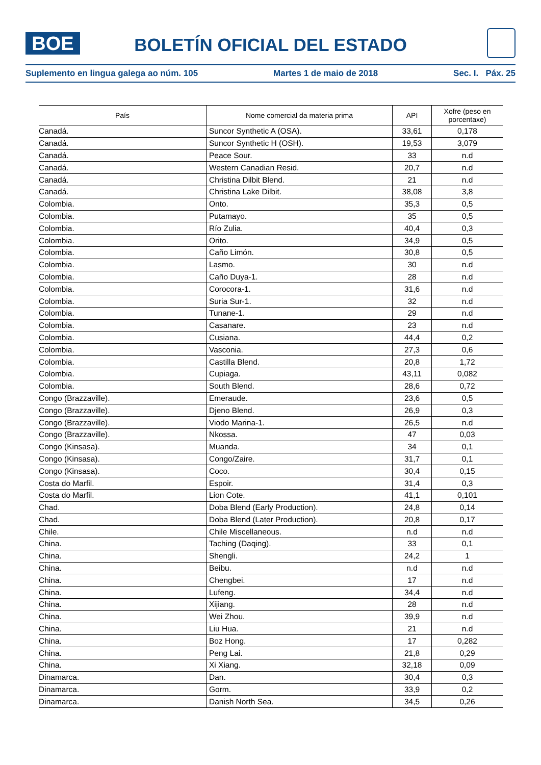BOE
BOLETÍN OFICIAL DEL ESTADO
Suplemento en lingua galega ao núm. 105 Martes 1 de maio de 2018 Sec. I. Páx. 25
| País | Nome comercial da materia prima | API | Xofre (peso en porcentaxe) |
| --- | --- | --- | --- |
| Canadá. | Suncor Synthetic A (OSA). | 33,61 | 0,178 |
| Canadá. | Suncor Synthetic H (OSH). | 19,53 | 3,079 |
| Canadá. | Peace Sour. | 33 | n.d |
| Canadá. | Western Canadian Resid. | 20,7 | n.d |
| Canadá. | Christina Dilbit Blend. | 21 | n.d |
| Canadá. | Christina Lake Dilbit. | 38,08 | 3,8 |
| Colombia. | Onto. | 35,3 | 0,5 |
| Colombia. | Putamayo. | 35 | 0,5 |
| Colombia. | Río Zulia. | 40,4 | 0,3 |
| Colombia. | Orito. | 34,9 | 0,5 |
| Colombia. | Caño Limón. | 30,8 | 0,5 |
| Colombia. | Lasmo. | 30 | n.d |
| Colombia. | Caño Duya-1. | 28 | n.d |
| Colombia. | Corocora-1. | 31,6 | n.d |
| Colombia. | Suria Sur-1. | 32 | n.d |
| Colombia. | Tunane-1. | 29 | n.d |
| Colombia. | Casanare. | 23 | n.d |
| Colombia. | Cusiana. | 44,4 | 0,2 |
| Colombia. | Vasconia. | 27,3 | 0,6 |
| Colombia. | Castilla Blend. | 20,8 | 1,72 |
| Colombia. | Cupiaga. | 43,11 | 0,082 |
| Colombia. | South Blend. | 28,6 | 0,72 |
| Congo (Brazzaville). | Emeraude. | 23,6 | 0,5 |
| Congo (Brazzaville). | Djeno Blend. | 26,9 | 0,3 |
| Congo (Brazzaville). | Viodo Marina-1. | 26,5 | n.d |
| Congo (Brazzaville). | Nkossa. | 47 | 0,03 |
| Congo (Kinsasa). | Muanda. | 34 | 0,1 |
| Congo (Kinsasa). | Congo/Zaire. | 31,7 | 0,1 |
| Congo (Kinsasa). | Coco. | 30,4 | 0,15 |
| Costa do Marfil. | Espoir. | 31,4 | 0,3 |
| Costa do Marfil. | Lion Cote. | 41,1 | 0,101 |
| Chad. | Doba Blend (Early Production). | 24,8 | 0,14 |
| Chad. | Doba Blend (Later Production). | 20,8 | 0,17 |
| Chile. | Chile Miscellaneous. | n.d | n.d |
| China. | Taching (Daqing). | 33 | 0,1 |
| China. | Shengli. | 24,2 | 1 |
| China. | Beibu. | n.d | n.d |
| China. | Chengbei. | 17 | n.d |
| China. | Lufeng. | 34,4 | n.d |
| China. | Xijiang. | 28 | n.d |
| China. | Wei Zhou. | 39,9 | n.d |
| China. | Liu Hua. | 21 | n.d |
| China. | Boz Hong. | 17 | 0,282 |
| China. | Peng Lai. | 21,8 | 0,29 |
| China. | Xi Xiang. | 32,18 | 0,09 |
| Dinamarca. | Dan. | 30,4 | 0,3 |
| Dinamarca. | Gorm. | 33,9 | 0,2 |
| Dinamarca. | Danish North Sea. | 34,5 | 0,26 |